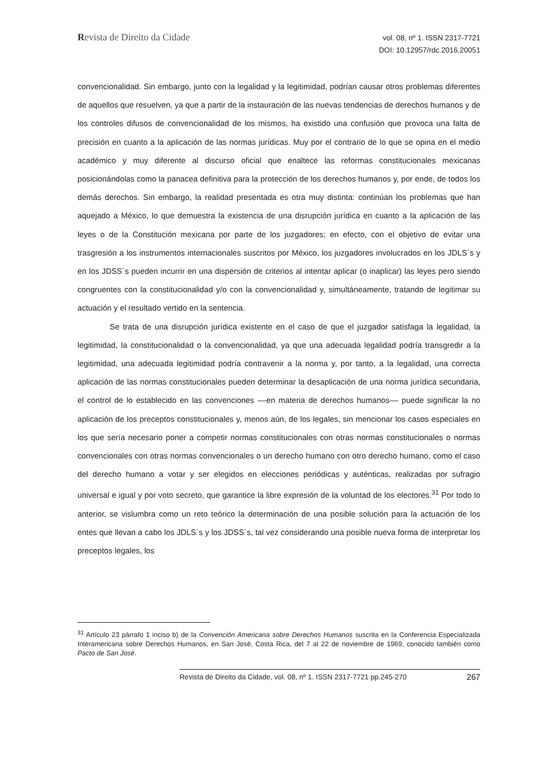Revista de Direito da Cidade
vol. 08, nº 1. ISSN 2317-7721
DOI: 10.12957/rdc.2016.20051
convencionalidad. Sin embargo, junto con la legalidad y la legitimidad, podrían causar otros problemas diferentes de aquellos que resuelven, ya que a partir de la instauración de las nuevas tendencias de derechos humanos y de los controles difusos de convencionalidad de los mismos, ha existido una confusión que provoca una falta de precisión en cuanto a la aplicación de las normas jurídicas. Muy por el contrario de lo que se opina en el medio académico y muy diferente al discurso oficial que enaltece las reformas constitucionales mexicanas posicionándolas como la panacea definitiva para la protección de los derechos humanos y, por ende, de todos los demás derechos. Sin embargo, la realidad presentada es otra muy distinta: continúan los problemas que han aquejado a México, lo que demuestra la existencia de una disrupción jurídica en cuanto a la aplicación de las leyes o de la Constitución mexicana por parte de los juzgadores; en efecto, con el objetivo de evitar una trasgresión a los instrumentos internacionales suscritos por México, los juzgadores involucrados en los JDLS´s y en los JDSS´s pueden incurrir en una dispersión de criterios al intentar aplicar (o inaplicar) las leyes pero siendo congruentes con la constitucionalidad y/o con la convencionalidad y, simultáneamente, tratando de legitimar su actuación y el resultado vertido en la sentencia.
Se trata de una disrupción jurídica existente en el caso de que el juzgador satisfaga la legalidad, la legitimidad, la constitucionalidad o la convencionalidad, ya que una adecuada legalidad podría transgredir a la legitimidad, una adecuada legitimidad podría contravenir a la norma y, por tanto, a la legalidad, una correcta aplicación de las normas constitucionales pueden determinar la desaplicación de una norma jurídica secundaria, el control de lo establecido en las convenciones ––en materia de derechos humanos–– puede significar la no aplicación de los preceptos constitucionales y, menos aún, de los legales, sin mencionar los casos especiales en los que sería necesario poner a competir normas constitucionales con otras normas constitucionales o normas convencionales con otras normas convencionales o un derecho humano con otro derecho humano, como el caso del derecho humano a votar y ser elegidos en elecciones periódicas y auténticas, realizadas por sufragio universal e igual y por voto secreto, que garantice la libre expresión de la voluntad de los electores.<sup>31</sup> Por todo lo anterior, se vislumbra como un reto teórico la determinación de una posible solución para la actuación de los entes que llevan a cabo los JDLS´s y los JDSS´s, tal vez considerando una posible nueva forma de interpretar los preceptos legales, los
<sup>31</sup> Artículo 23 párrafo 1 inciso b) de la Convención Americana sobre Derechos Humanos suscrita en la Conferencia Especializada Interamericana sobre Derechos Humanos, en San José, Costa Rica, del 7 al 22 de noviembre de 1969, conocido también como Pacto de San José.
Revista de Direito da Cidade, vol. 08, nº 1. ISSN 2317-7721 pp.245-270 267